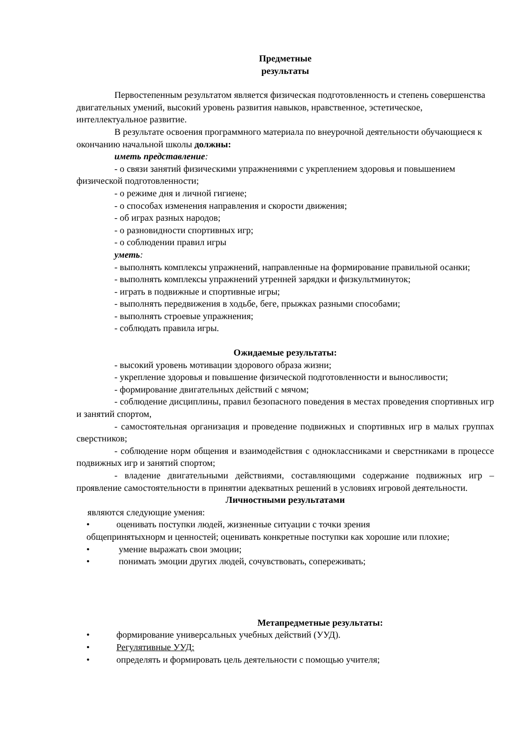Предметные
результаты
Первостепенным результатом является физическая подготовленность и степень совершенства двигательных умений, высокий уровень развития навыков, нравственное, эстетическое, интеллектуальное развитие.
В результате освоения программного материала по внеурочной деятельности обучающиеся к окончанию начальной школы должны:
иметь представление:
- о связи занятий физическими упражнениями с укреплением здоровья и повышением физической подготовленности;
- о режиме дня и личной гигиене;
- о способах изменения направления и скорости движения;
- об играх разных народов;
- о разновидности спортивных игр;
- о соблюдении правил игры
уметь:
- выполнять комплексы упражнений, направленные на формирование правильной осанки;
- выполнять комплексы упражнений утренней зарядки и физкультминуток;
- играть в подвижные и спортивные игры;
- выполнять передвижения в ходьбе, беге, прыжках разными способами;
- выполнять строевые упражнения;
- соблюдать правила игры.
Ожидаемые результаты:
- высокий уровень мотивации здорового образа жизни;
- укрепление здоровья и повышение физической подготовленности и выносливости;
- формирование двигательных действий с мячом;
- соблюдение дисциплины, правил безопасного поведения в местах проведения спортивных игр и занятий спортом,
- самостоятельная организация и проведение подвижных и спортивных игр в малых группах сверстников;
- соблюдение норм общения и взаимодействия с одноклассниками и сверстниками в процессе подвижных игр и занятий спортом;
- владение двигательными действиями, составляющими содержание подвижных игр – проявление самостоятельности в принятии адекватных решений в условиях игровой деятельности.
Личностными результатами
являются следующие умения:
• оценивать поступки людей, жизненные ситуации с точки зрения
общепринятыхнорм и ценностей; оценивать конкретные поступки как хорошие или плохие;
• умение выражать свои эмоции;
• понимать эмоции других людей, сочувствовать, сопереживать;
Метапредметные результаты:
• формирование универсальных учебных действий (УУД).
• Регулятивные УУД:
• определять и формировать цель деятельности с помощью учителя;